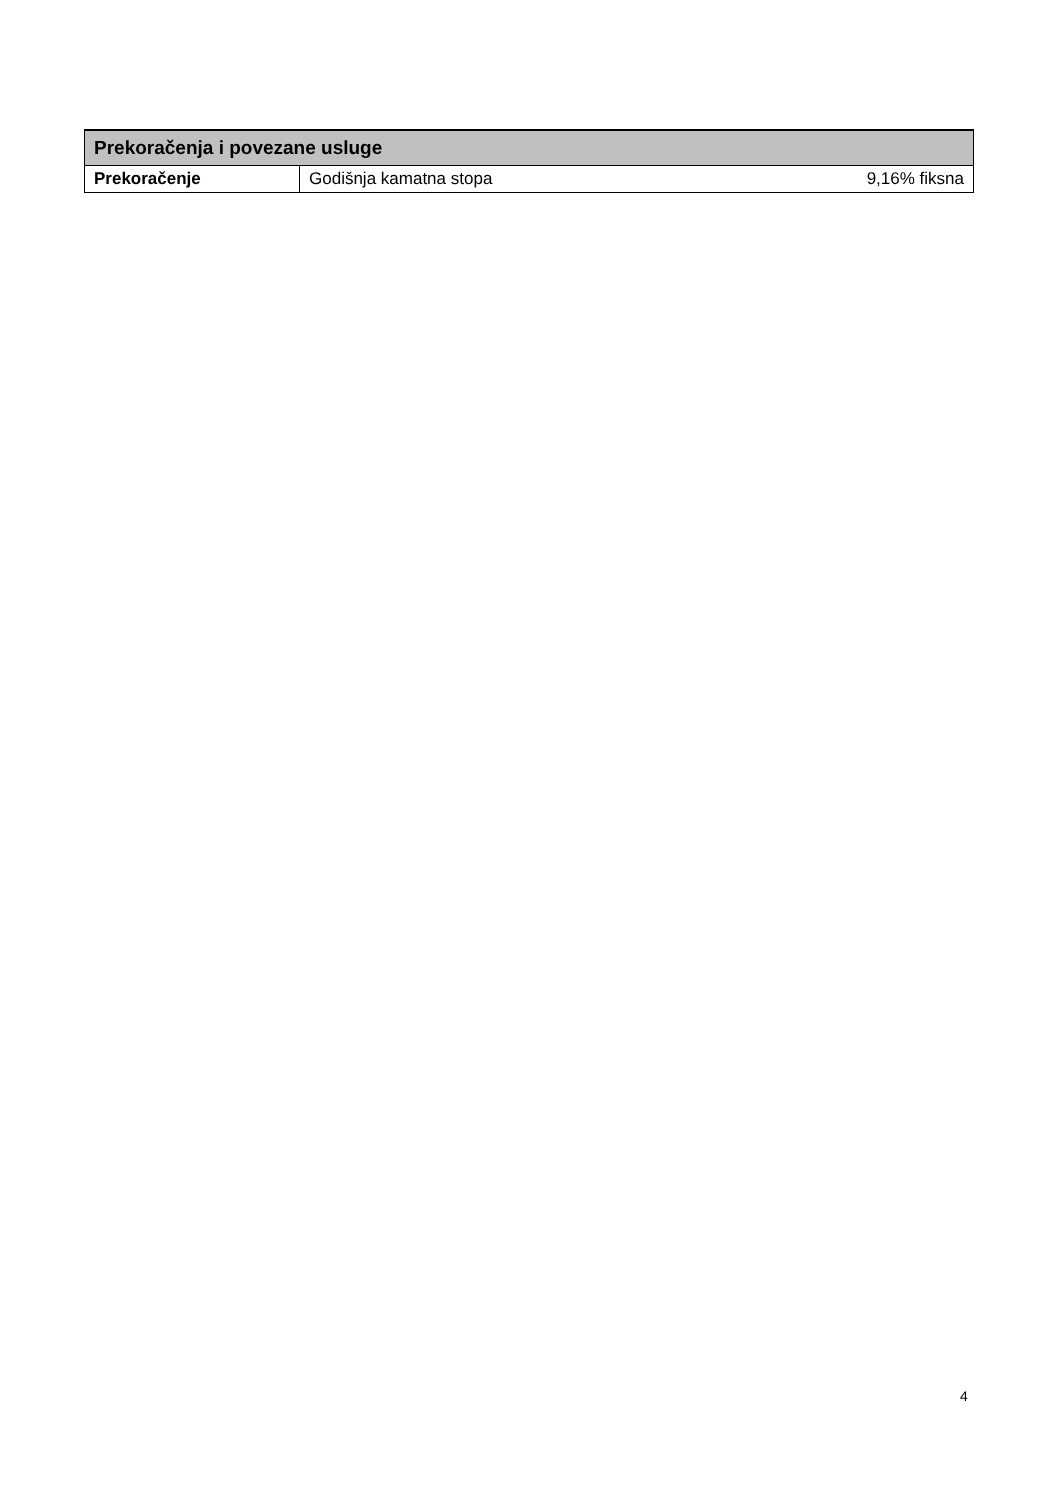| Prekoračenja i povezane usluge | | |
| --- | --- | --- |
| Prekoračenje | Godišnja kamatna stopa | 9,16% fiksna |
4